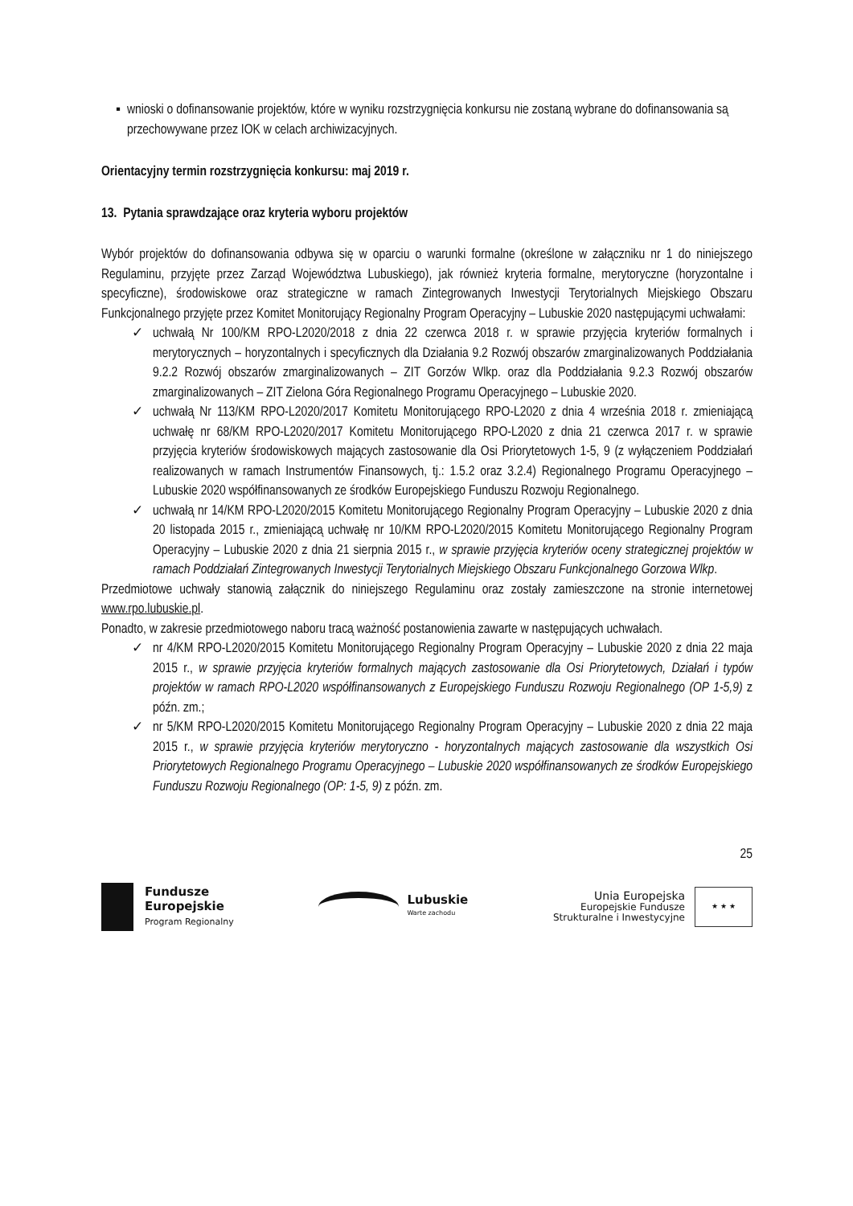▪ wnioski o dofinansowanie projektów, które w wyniku rozstrzygnięcia konkursu nie zostaną wybrane do dofinansowania są przechowywane przez IOK w celach archiwizacyjnych.
Orientacyjny termin rozstrzygnięcia konkursu: maj 2019 r.
13. Pytania sprawdzające oraz kryteria wyboru projektów
Wybór projektów do dofinansowania odbywa się w oparciu o warunki formalne (określone w załączniku nr 1 do niniejszego Regulaminu, przyjęte przez Zarząd Województwa Lubuskiego), jak również kryteria formalne, merytoryczne (horyzontalne i specyficzne), środowiskowe oraz strategiczne w ramach Zintegrowanych Inwestycji Terytorialnych Miejskiego Obszaru Funkcjonalnego przyjęte przez Komitet Monitorujący Regionalny Program Operacyjny – Lubuskie 2020 następującymi uchwałami:
✓ uchwałą Nr 100/KM RPO-L2020/2018 z dnia 22 czerwca 2018 r. w sprawie przyjęcia kryteriów formalnych i merytorycznych – horyzontalnych i specyficznych dla Działania 9.2 Rozwój obszarów zmarginalizowanych Poddziałania 9.2.2 Rozwój obszarów zmarginalizowanych – ZIT Gorzów Wlkp. oraz dla Poddziałania 9.2.3 Rozwój obszarów zmarginalizowanych – ZIT Zielona Góra Regionalnego Programu Operacyjnego – Lubuskie 2020.
✓ uchwałą Nr 113/KM RPO-L2020/2017 Komitetu Monitorującego RPO-L2020 z dnia 4 września 2018 r. zmieniającą uchwałę nr 68/KM RPO-L2020/2017 Komitetu Monitorującego RPO-L2020 z dnia 21 czerwca 2017 r. w sprawie przyjęcia kryteriów środowiskowych mających zastosowanie dla Osi Priorytetowych 1-5, 9 (z wyłączeniem Poddziałań realizowanych w ramach Instrumentów Finansowych, tj.: 1.5.2 oraz 3.2.4) Regionalnego Programu Operacyjnego – Lubuskie 2020 współfinansowanych ze środków Europejskiego Funduszu Rozwoju Regionalnego.
✓ uchwałą nr 14/KM RPO-L2020/2015 Komitetu Monitorującego Regionalny Program Operacyjny – Lubuskie 2020 z dnia 20 listopada 2015 r., zmieniającą uchwałę nr 10/KM RPO-L2020/2015 Komitetu Monitorującego Regionalny Program Operacyjny – Lubuskie 2020 z dnia 21 sierpnia 2015 r., w sprawie przyjęcia kryteriów oceny strategicznej projektów w ramach Poddziałań Zintegrowanych Inwestycji Terytorialnych Miejskiego Obszaru Funkcjonalnego Gorzowa Wlkp.
Przedmiotowe uchwały stanowią załącznik do niniejszego Regulaminu oraz zostały zamieszczone na stronie internetowej www.rpo.lubuskie.pl.
Ponadto, w zakresie przedmiotowego naboru tracą ważność postanowienia zawarte w następujących uchwałach.
✓ nr 4/KM RPO-L2020/2015 Komitetu Monitorującego Regionalny Program Operacyjny – Lubuskie 2020 z dnia 22 maja 2015 r., w sprawie przyjęcia kryteriów formalnych mających zastosowanie dla Osi Priorytetowych, Działań i typów projektów w ramach RPO-L2020 współfinansowanych z Europejskiego Funduszu Rozwoju Regionalnego (OP 1-5,9) z późn. zm.;
✓ nr 5/KM RPO-L2020/2015 Komitetu Monitorującego Regionalny Program Operacyjny – Lubuskie 2020 z dnia 22 maja 2015 r., w sprawie przyjęcia kryteriów merytoryczno - horyzontalnych mających zastosowanie dla wszystkich Osi Priorytetowych Regionalnego Programu Operacyjnego – Lubuskie 2020 współfinansowanych ze środków Europejskiego Funduszu Rozwoju Regionalnego (OP: 1-5, 9) z późn. zm.
25
Fundusze
Europejskie
Program Regionalny
Lubuskie
Warte zachodu
Unia Europejska
Europejskie Fundusze
Strukturalne i Inwestycyjne
★ ★ ★